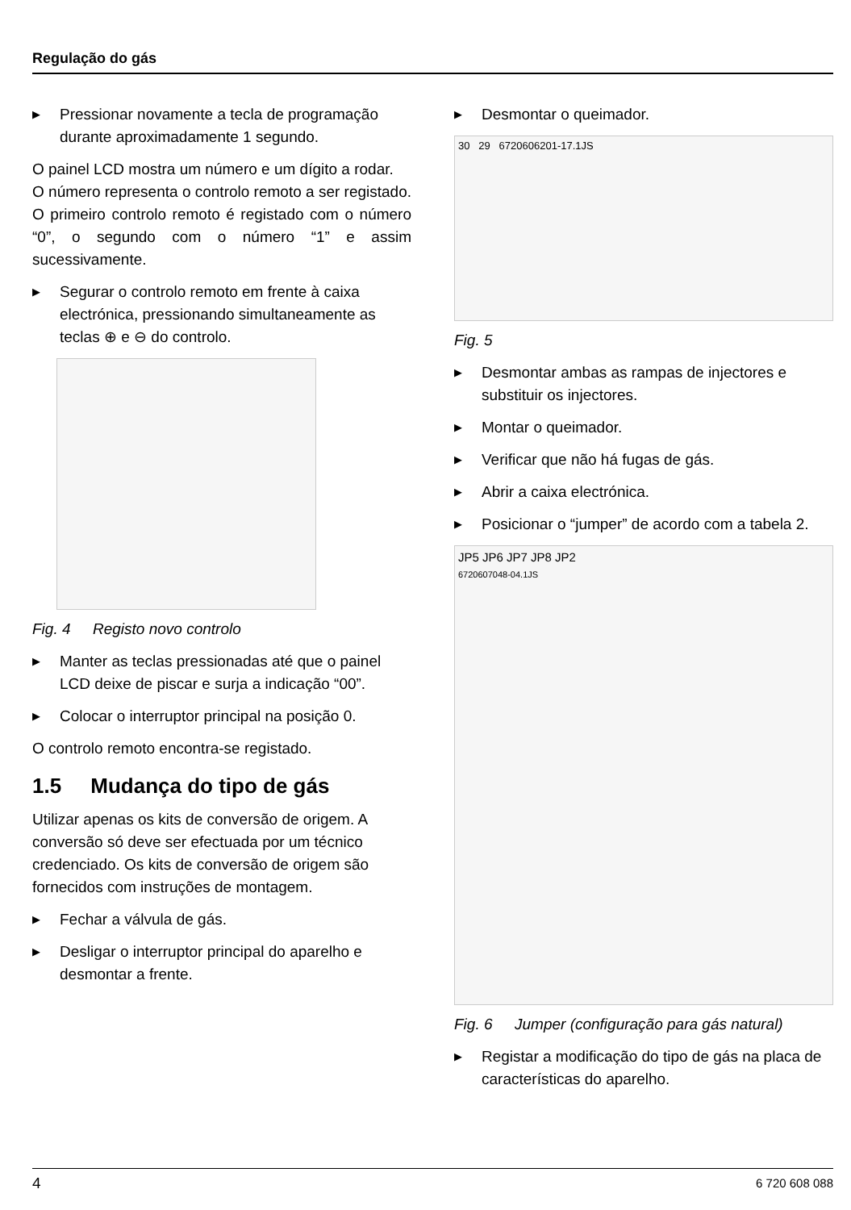Regulação do gás
▶ Pressionar novamente a tecla de programação durante aproximadamente 1 segundo.
O painel LCD mostra um número e um dígito a rodar.
O número representa o controlo remoto a ser registado. O primeiro controlo remoto é registado com o número “0”, o segundo com o número “1” e assim sucessivamente.
▶ Segurar o controlo remoto em frente à caixa electrónica, pressionando simultaneamente as teclas ⊕ e ⊖ do controlo.
Fig. 4 Registo novo controlo
▶ Manter as teclas pressionadas até que o painel LCD deixe de piscar e surja a indicação “00”.
▶ Colocar o interruptor principal na posição 0.
O controlo remoto encontra-se registado.
1.5 Mudança do tipo de gás
Utilizar apenas os kits de conversão de origem. A conversão só deve ser efectuada por um técnico credenciado. Os kits de conversão de origem são fornecidos com instruções de montagem.
▶ Fechar a válvula de gás.
▶ Desligar o interruptor principal do aparelho e desmontar a frente.
▶ Desmontar o queimador.
30 29 6720606201-17.1JS
Fig. 5
▶ Desmontar ambas as rampas de injectores e substituir os injectores.
▶ Montar o queimador.
▶ Verificar que não há fugas de gás.
▶ Abrir a caixa electrónica.
▶ Posicionar o “jumper” de acordo com a tabela 2.
JP5 JP6 JP7 JP8 JP2
6720607048-04.1JS
Fig. 6 Jumper (configuração para gás natural)
▶ Registar a modificação do tipo de gás na placa de características do aparelho.
4 6 720 608 088